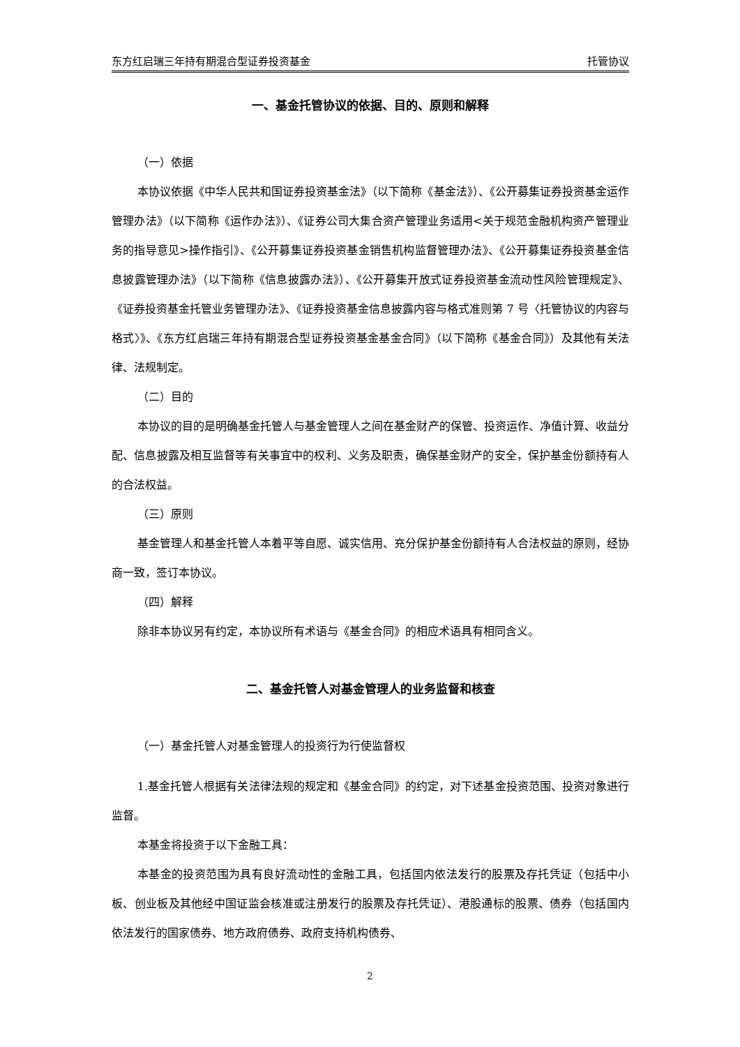东方红启瑞三年持有期混合型证券投资基金 托管协议
一、基金托管协议的依据、目的、原则和解释
（一）依据
本协议依据《中华人民共和国证券投资基金法》（以下简称《基金法》）、《公开募集证券投资基金运作管理办法》（以下简称《运作办法》）、《证券公司大集合资产管理业务适用<关于规范金融机构资产管理业务的指导意见>操作指引》、《公开募集证券投资基金销售机构监督管理办法》、《公开募集证券投资基金信息披露管理办法》（以下简称《信息披露办法》）、《公开募集开放式证券投资基金流动性风险管理规定》、《证券投资基金托管业务管理办法》、《证券投资基金信息披露内容与格式准则第 7 号〈托管协议的内容与格式〉》、《东方红启瑞三年持有期混合型证券投资基金基金合同》（以下简称《基金合同》）及其他有关法律、法规制定。
（二）目的
本协议的目的是明确基金托管人与基金管理人之间在基金财产的保管、投资运作、净值计算、收益分配、信息披露及相互监督等有关事宜中的权利、义务及职责，确保基金财产的安全，保护基金份额持有人的合法权益。
（三）原则
基金管理人和基金托管人本着平等自愿、诚实信用、充分保护基金份额持有人合法权益的原则，经协商一致，签订本协议。
（四）解释
除非本协议另有约定，本协议所有术语与《基金合同》的相应术语具有相同含义。
二、基金托管人对基金管理人的业务监督和核查
（一）基金托管人对基金管理人的投资行为行使监督权
1.基金托管人根据有关法律法规的规定和《基金合同》的约定，对下述基金投资范围、投资对象进行监督。
本基金将投资于以下金融工具：
本基金的投资范围为具有良好流动性的金融工具，包括国内依法发行的股票及存托凭证（包括中小板、创业板及其他经中国证监会核准或注册发行的股票及存托凭证）、港股通标的股票、债券（包括国内依法发行的国家债券、地方政府债券、政府支持机构债券、
2